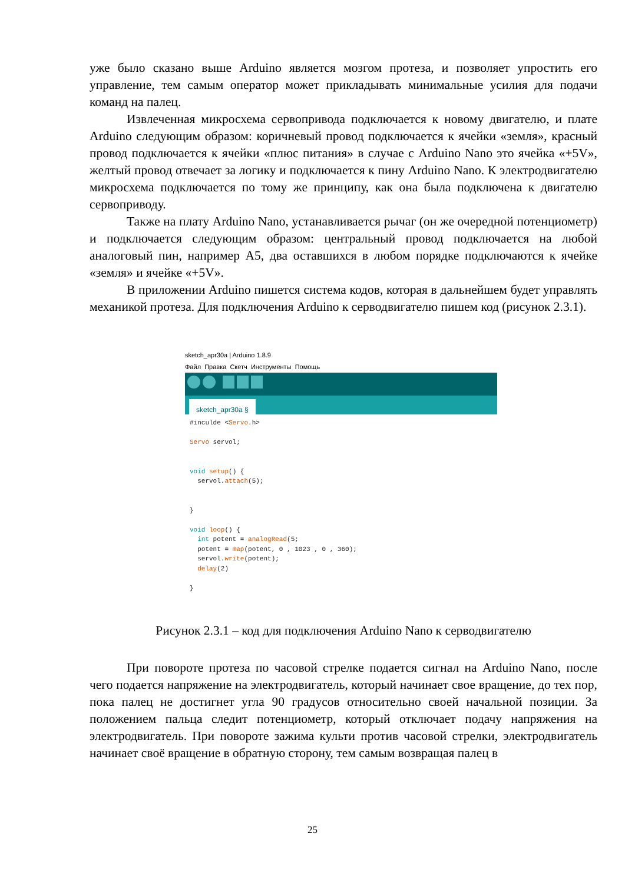уже было сказано выше Arduino является мозгом протеза, и позволяет упростить его управление, тем самым оператор может прикладывать минимальные усилия для подачи команд на палец.
Извлеченная микросхема сервопривода подключается к новому двигателю, и плате Arduino следующим образом: коричневый провод подключается к ячейки «земля», красный провод подключается к ячейки «плюс питания» в случае с Arduino Nano это ячейка «+5V», желтый провод отвечает за логику и подключается к пину Arduino Nano. К электродвигателю микросхема подключается по тому же принципу, как она была подключена к двигателю сервоприводу.
Также на плату Arduino Nano, устанавливается рычаг (он же очередной потенциометр) и подключается следующим образом: центральный провод подключается на любой аналоговый пин, например A5, два оставшихся в любом порядке подключаются к ячейке «земля» и ячейке «+5V».
В приложении Arduino пишется система кодов, которая в дальнейшем будет управлять механикой протеза. Для подключения Arduino к серводвигателю пишем код (рисунок 2.3.1).
sketch_apr30a | Arduino 1.8.9
Файл Правка Скетч Инструменты Помощь
sketch_apr30a §
#inculde <Servo.h>

Servo servol;


void setup() {
  servol.attach(5);


}

void loop() {
  int potent = analogRead(5;
  potent = map(potent, 0 , 1023 , 0 , 360);
  servol.write(potent);
  delay(2)

}
Рисунок 2.3.1 – код для подключения Arduino Nano к серводвигателю
При повороте протеза по часовой стрелке подается сигнал на Arduino Nano, после чего подается напряжение на электродвигатель, который начинает свое вращение, до тех пор, пока палец не достигнет угла 90 градусов относительно своей начальной позиции. За положением пальца следит потенциометр, который отключает подачу напряжения на электродвигатель. При повороте зажима культи против часовой стрелки, электродвигатель начинает своё вращение в обратную сторону, тем самым возвращая палец в
25